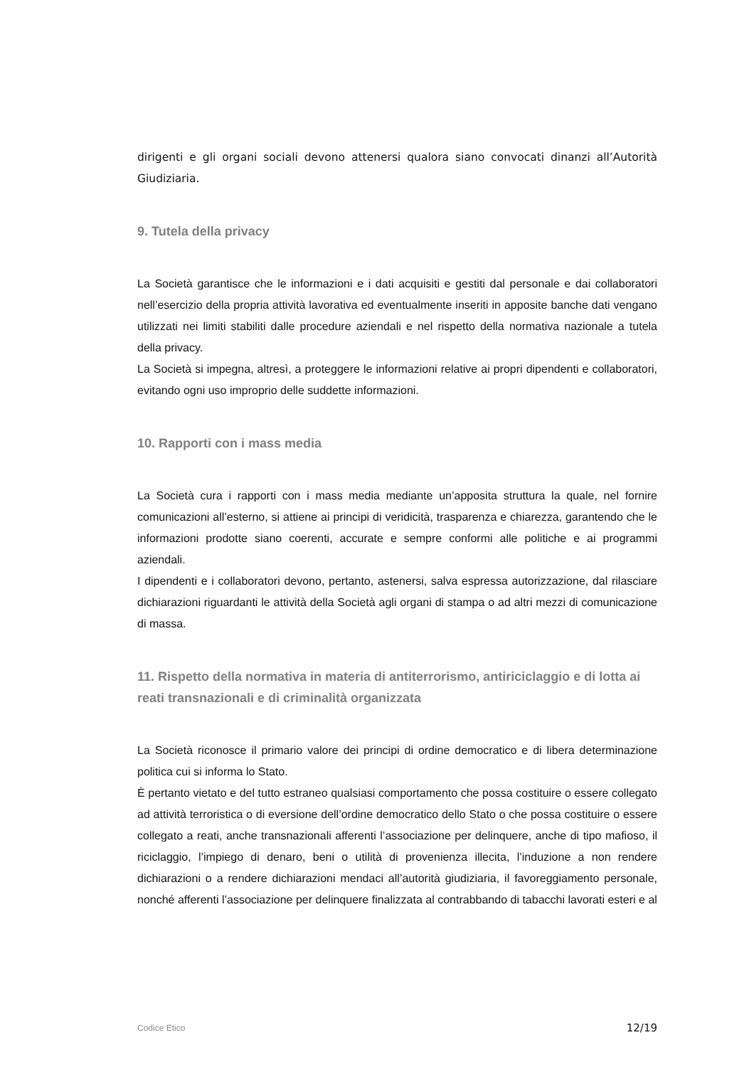dirigenti e gli organi sociali devono attenersi qualora siano convocati dinanzi all’Autorità Giudiziaria.
9. Tutela della privacy
La Società garantisce che le informazioni e i dati acquisiti e gestiti dal personale e dai collaboratori nell’esercizio della propria attività lavorativa ed eventualmente inseriti in apposite banche dati vengano utilizzati nei limiti stabiliti dalle procedure aziendali e nel rispetto della normativa nazionale a tutela della privacy.
La Società si impegna, altresì, a proteggere le informazioni relative ai propri dipendenti e collaboratori, evitando ogni uso improprio delle suddette informazioni.
10. Rapporti con i mass media
La Società cura i rapporti con i mass media mediante un’apposita struttura la quale, nel fornire comunicazioni all’esterno, si attiene ai principi di veridicità, trasparenza e chiarezza, garantendo che le informazioni prodotte siano coerenti, accurate e sempre conformi alle politiche e ai programmi aziendali.
I dipendenti e i collaboratori devono, pertanto, astenersi, salva espressa autorizzazione, dal rilasciare dichiarazioni riguardanti le attività della Società agli organi di stampa o ad altri mezzi di comunicazione di massa.
11. Rispetto della normativa in materia di antiterrorismo, antiriciclaggio e di lotta ai reati transnazionali e di criminalità organizzata
La Società riconosce il primario valore dei principi di ordine democratico e di libera determinazione politica cui si informa lo Stato.
È pertanto vietato e del tutto estraneo qualsiasi comportamento che possa costituire o essere collegato ad attività terroristica o di eversione dell’ordine democratico dello Stato o che possa costituire o essere collegato a reati, anche transnazionali afferenti l’associazione per delinquere, anche di tipo mafioso, il riciclaggio, l’impiego di denaro, beni o utilità di provenienza illecita, l’induzione a non rendere dichiarazioni o a rendere dichiarazioni mendaci all’autorità giudiziaria, il favoreggiamento personale, nonché afferenti l’associazione per delinquere finalizzata al contrabbando di tabacchi lavorati esteri e al
Codice Etico 12/19